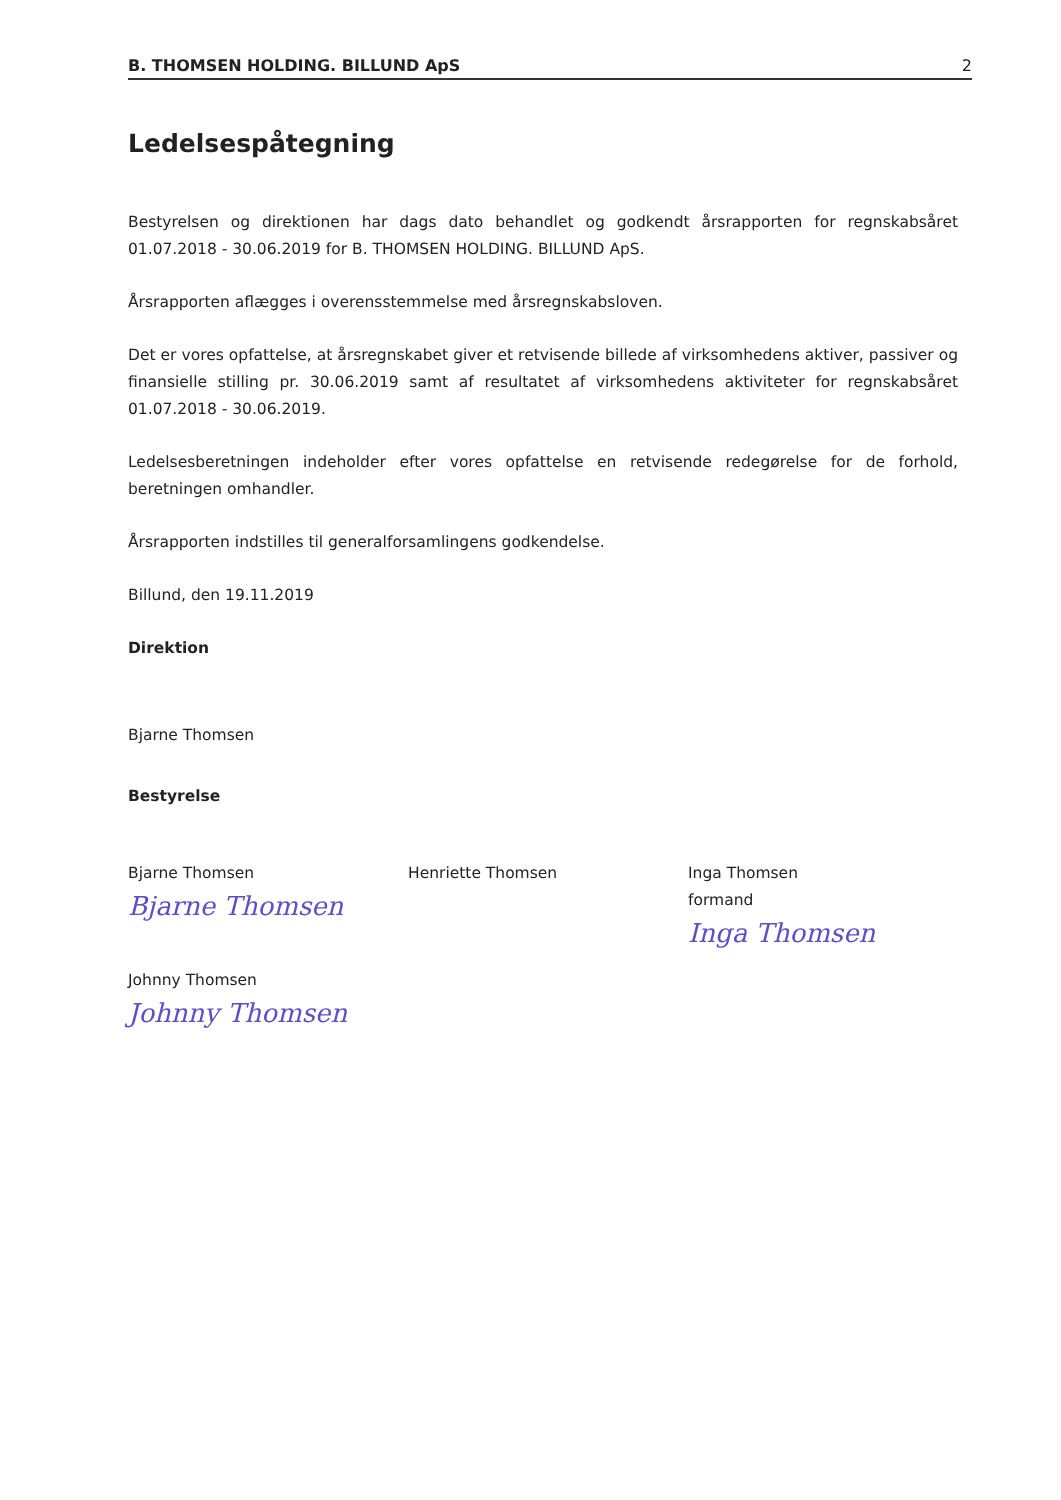B. THOMSEN HOLDING. BILLUND ApS 2
Ledelsespåtegning
Bestyrelsen og direktionen har dags dato behandlet og godkendt årsrapporten for regnskabsåret 01.07.2018 - 30.06.2019 for B. THOMSEN HOLDING. BILLUND ApS.
Årsrapporten aflægges i overensstemmelse med årsregnskabsloven.
Det er vores opfattelse, at årsregnskabet giver et retvisende billede af virksomhedens aktiver, passiver og finansielle stilling pr. 30.06.2019 samt af resultatet af virksomhedens aktiviteter for regnskabsåret 01.07.2018 - 30.06.2019.
Ledelsesberetningen indeholder efter vores opfattelse en retvisende redegørelse for de forhold, beretningen omhandler.
Årsrapporten indstilles til generalforsamlingens godkendelse.
Billund, den 19.11.2019
Direktion
Bjarne Thomsen
Bestyrelse
Bjarne Thomsen
Bjarne Thomsen
Henriette Thomsen Inga Thomsen
formand
Inga Thomsen
Johnny Thomsen
Johnny Thomsen